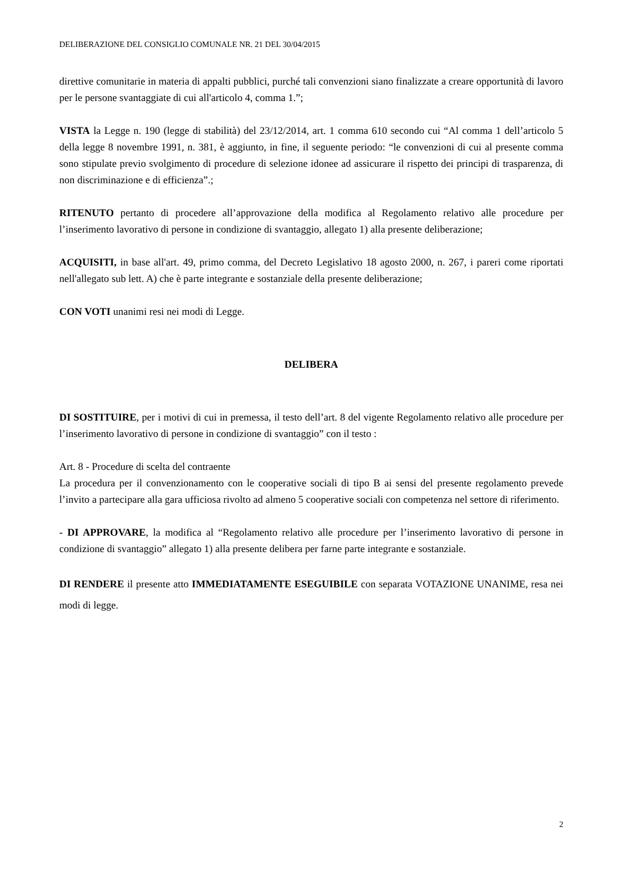DELIBERAZIONE DEL CONSIGLIO COMUNALE NR. 21 DEL 30/04/2015
direttive comunitarie in materia di appalti pubblici, purché tali convenzioni siano finalizzate a creare opportunità di lavoro per le persone svantaggiate di cui all'articolo 4, comma 1.”;
VISTA la Legge n. 190 (legge di stabilità) del 23/12/2014, art. 1 comma 610 secondo cui “Al comma 1 dell’articolo 5 della legge 8 novembre 1991, n. 381, è aggiunto, in fine, il seguente periodo: “le convenzioni di cui al presente comma sono stipulate previo svolgimento di procedure di selezione idonee ad assicurare il rispetto dei principi di trasparenza, di non discriminazione e di efficienza”.;
RITENUTO pertanto di procedere all’approvazione della modifica al Regolamento relativo alle procedure per l’inserimento lavorativo di persone in condizione di svantaggio, allegato 1) alla presente deliberazione;
ACQUISITI, in base all'art. 49, primo comma, del Decreto Legislativo 18 agosto 2000, n. 267, i pareri come riportati nell'allegato sub lett. A) che è parte integrante e sostanziale della presente deliberazione;
CON VOTI unanimi resi nei modi di Legge.
DELIBERA
DI SOSTITUIRE, per i motivi di cui in premessa, il testo dell’art. 8 del vigente Regolamento relativo alle procedure per l’inserimento lavorativo di persone in condizione di svantaggio” con il testo :
Art. 8 - Procedure di scelta del contraente
La procedura per il convenzionamento con le cooperative sociali di tipo B ai sensi del presente regolamento prevede l’invito a partecipare alla gara ufficiosa rivolto ad almeno 5 cooperative sociali con competenza nel settore di riferimento.
- DI APPROVARE, la modifica al “Regolamento relativo alle procedure per l’inserimento lavorativo di persone in condizione di svantaggio” allegato 1) alla presente delibera per farne parte integrante e sostanziale.
DI RENDERE il presente atto IMMEDIATAMENTE ESEGUIBILE con separata VOTAZIONE UNANIME, resa nei modi di legge.
2